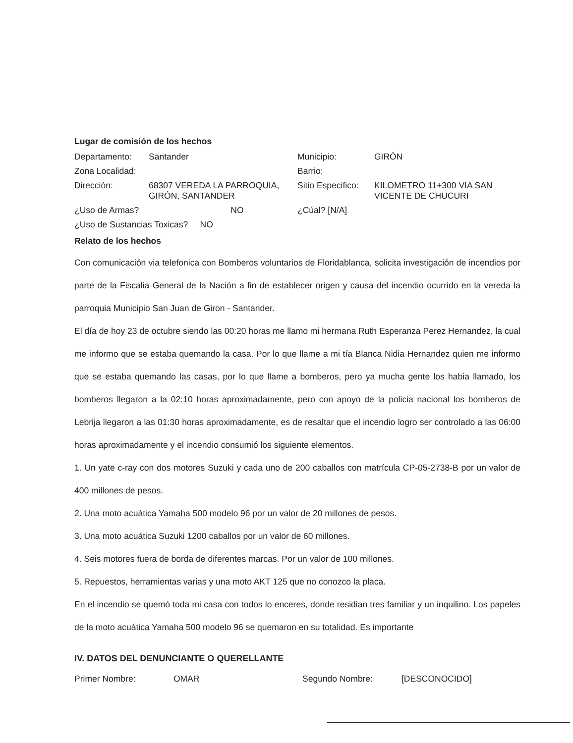Lugar de comisión de los hechos
Departamento:
Santander
Municipio:
GIRÓN
Zona Localidad:
Barrio:
Dirección:
68307 VEREDA LA PARROQUIA, GIRÓN, SANTANDER
Sitio Especifico:
KILOMETRO 11+300 VIA SAN VICENTE DE CHUCURI
¿Uso de Armas?
NO
¿Cúal? [N/A]
¿Uso de Sustancias Toxicas? NO
Relato de los hechos
Con comunicación via telefonica con Bomberos voluntarios de Floridablanca, solicita investigación de incendios por parte de la Fiscalia General de la Nación a fin de establecer origen y causa del incendio ocurrido en la vereda la parroquia Municipio San Juan de Giron - Santander.
El día de hoy 23 de octubre siendo las 00:20 horas me llamo mi hermana Ruth Esperanza Perez Hernandez, la cual me informo que se estaba quemando la casa. Por lo que llame a mi tía Blanca Nidia Hernandez quien me informo que se estaba quemando las casas, por lo que llame a bomberos, pero ya mucha gente los habia llamado, los bomberos llegaron a la 02:10 horas aproximadamente, pero con apoyo de la policia nacional los bomberos de Lebrija llegaron a las 01:30 horas aproximadamente, es de resaltar que el incendio logro ser controlado a las 06:00 horas aproximadamente y el incendio consumió los siguiente elementos.
1. Un yate c-ray con dos motores Suzuki y cada uno de 200 caballos con matrícula CP-05-2738-B por un valor de 400 millones de pesos.
2. Una moto acuática Yamaha 500 modelo 96 por un valor de 20 millones de pesos.
3. Una moto acuática Suzuki 1200 caballos por un valor de 60 millones.
4. Seis motores fuera de borda de diferentes marcas. Por un valor de 100 millones.
5. Repuestos, herramientas varias y una moto AKT 125 que no conozco la placa.
En el incendio se quemó toda mi casa con todos lo enceres, donde residian tres familiar y un inquilino. Los papeles de la moto acuática Yamaha 500 modelo 96 se quemaron en su totalidad. Es importante
IV. DATOS DEL DENUNCIANTE O QUERELLANTE
Primer Nombre:
OMAR
Segundo Nombre:
[DESCONOCIDO]